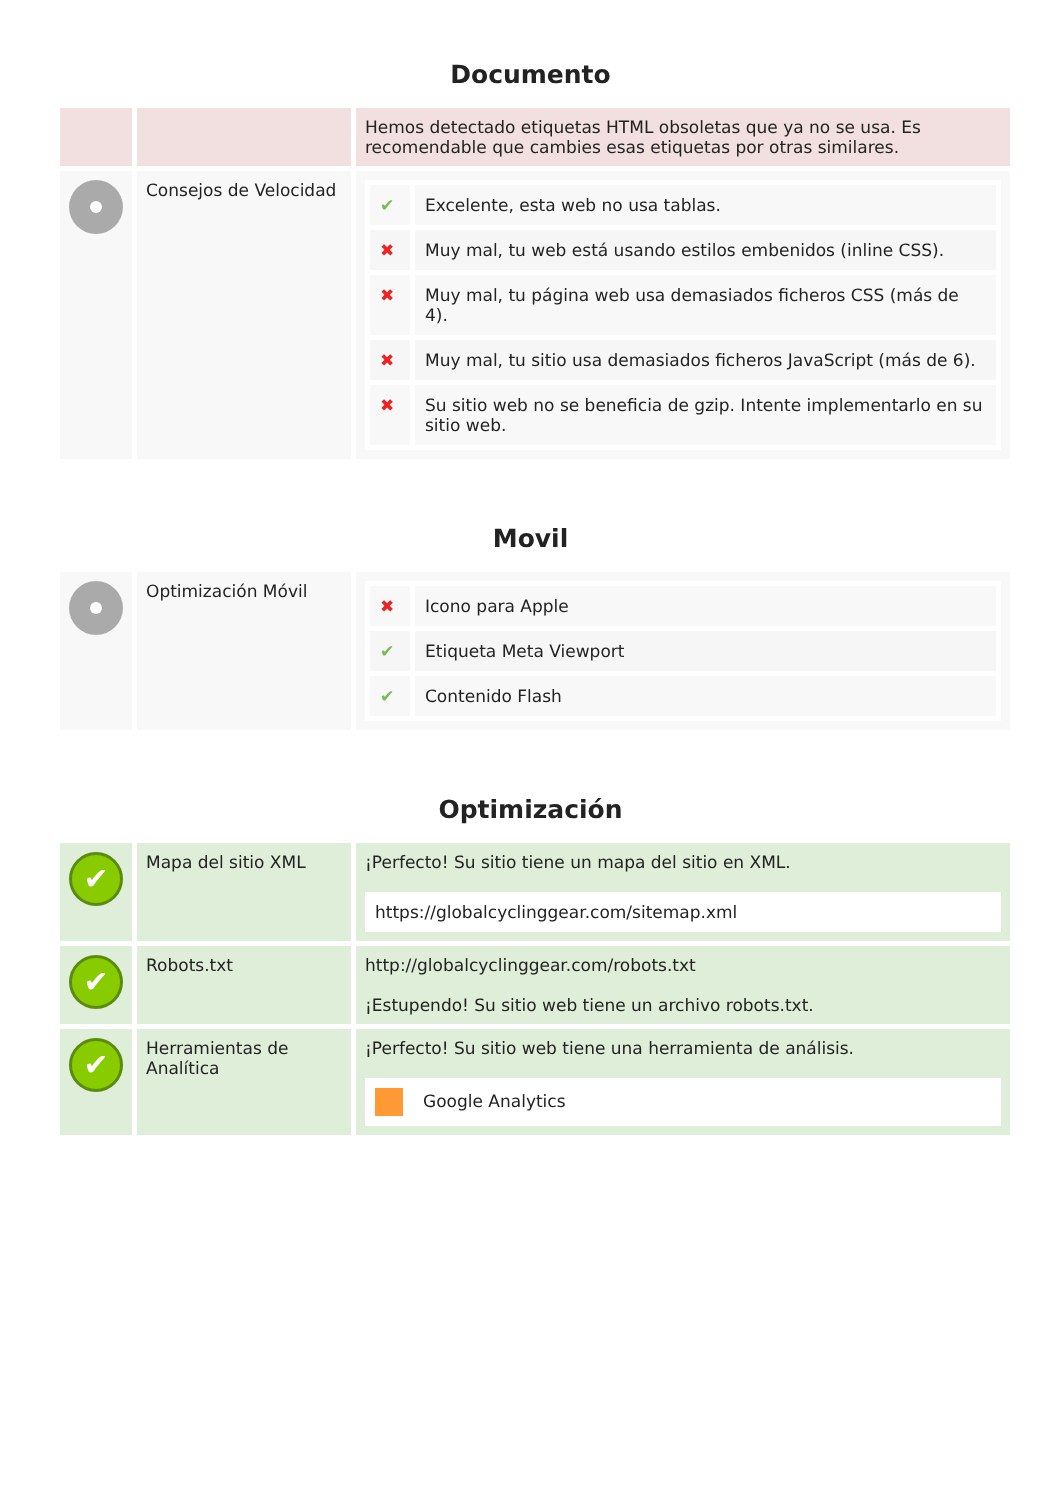Documento
| | | Hemos detectado etiquetas HTML obsoletas que ya no se usa. Es recomendable que cambies esas etiquetas por otras similares. |
| | Consejos de Velocidad | / ✔ / Excelente, esta web no usa tablas. / / ✖ / Muy mal, tu web está usando estilos embenidos (inline CSS). / / ✖ / Muy mal, tu página web usa demasiados ficheros CSS (más de 4). / / ✖ / Muy mal, tu sitio usa demasiados ficheros JavaScript (más de 6). / / ✖ / Su sitio web no se beneficia de gzip. Intente implementarlo en su sitio web. / |
Movil
| | Optimización Móvil | / ✖ / Icono para Apple / / ✔ / Etiqueta Meta Viewport / / ✔ / Contenido Flash / |
Optimización
| ✔ | Mapa del sitio XML | ¡Perfecto! Su sitio tiene un mapa del sitio en XML. https://globalcyclinggear.com/sitemap.xml |
| ✔ | Robots.txt | http://globalcyclinggear.com/robots.txt ¡Estupendo! Su sitio web tiene un archivo robots.txt. |
| ✔ | Herramientas de Analítica | ¡Perfecto! Su sitio web tiene una herramienta de análisis. Google Analytics |